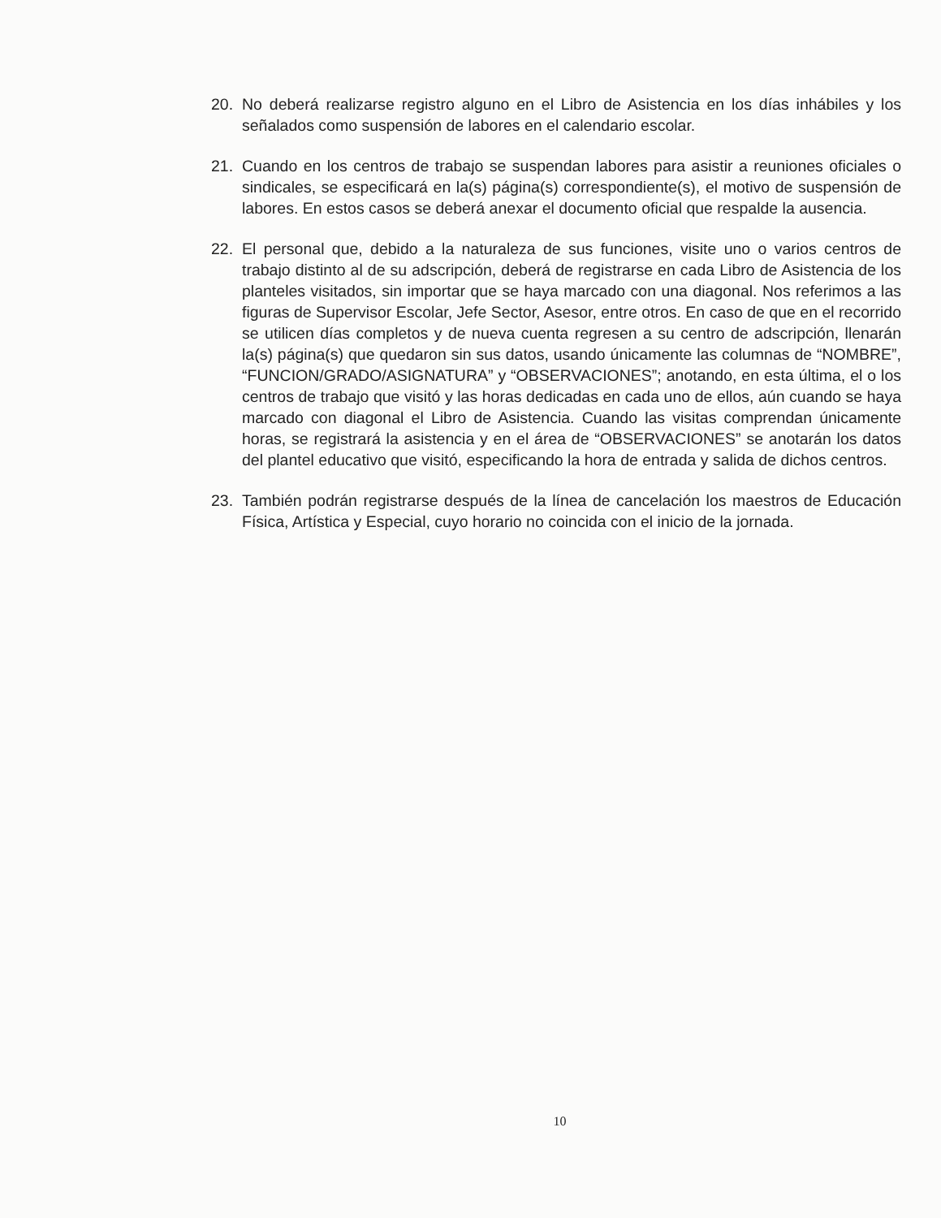20. No deberá realizarse registro alguno en el Libro de Asistencia en los días inhábiles y los señalados como suspensión de labores en el calendario escolar.
21. Cuando en los centros de trabajo se suspendan labores para asistir a reuniones oficiales o sindicales, se especificará en la(s) página(s) correspondiente(s), el motivo de suspensión de labores. En estos casos se deberá anexar el documento oficial que respalde la ausencia.
22. El personal que, debido a la naturaleza de sus funciones, visite uno o varios centros de trabajo distinto al de su adscripción, deberá de registrarse en cada Libro de Asistencia de los planteles visitados, sin importar que se haya marcado con una diagonal. Nos referimos a las figuras de Supervisor Escolar, Jefe Sector, Asesor, entre otros. En caso de que en el recorrido se utilicen días completos y de nueva cuenta regresen a su centro de adscripción, llenarán la(s) página(s) que quedaron sin sus datos, usando únicamente las columnas de “NOMBRE”, “FUNCION/GRADO/ASIGNATURA” y “OBSERVACIONES”; anotando, en esta última, el o los centros de trabajo que visitó y las horas dedicadas en cada uno de ellos, aún cuando se haya marcado con diagonal el Libro de Asistencia. Cuando las visitas comprendan únicamente horas, se registrará la asistencia y en el área de “OBSERVACIONES” se anotarán los datos del plantel educativo que visitó, especificando la hora de entrada y salida de dichos centros.
23. También podrán registrarse después de la línea de cancelación los maestros de Educación Física, Artística y Especial, cuyo horario no coincida con el inicio de la jornada.
10